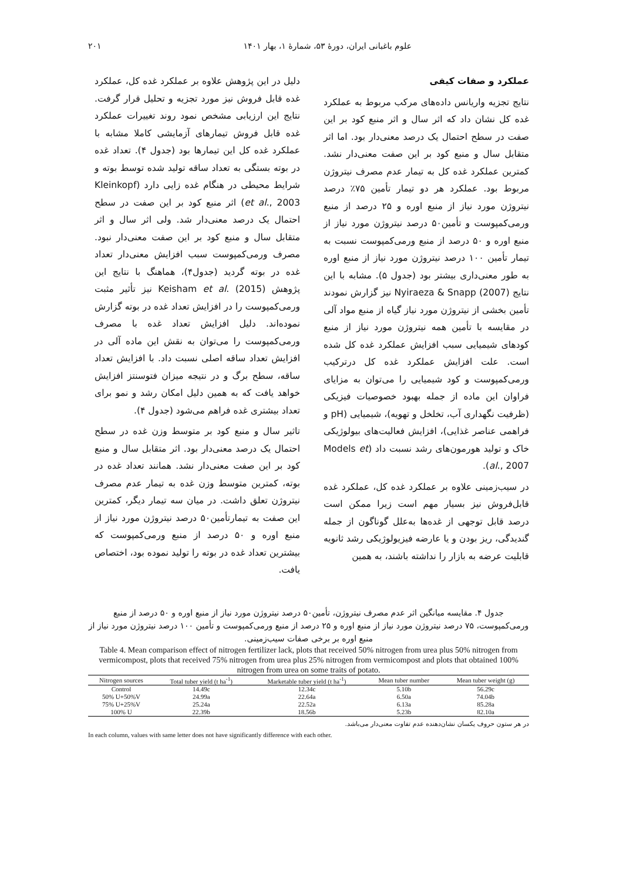علوم باغبانی ایران، دورهٔ ۵۳، شمارهٔ ۱، بهار ۱۴۰۱ ۲۰۱
عملکرد و صفات کیفی
نتایج تجزیه واریانس داده‌های مرکب مربوط به عملکرد غده کل نشان داد که اثر سال و اثر منبع کود بر این صفت در سطح احتمال یک درصد معنی‌دار بود. اما اثر متقابل سال و منبع کود بر این صفت معنی‌دار نشد. کمترین عملکرد غده کل به تیمار عدم مصرف نیتروژن مربوط بود. عملکرد هر دو تیمار تأمین ۷۵٪ درصد نیتروژن مورد نیاز از منبع اوره و ۲۵ درصد از منبع ورمی‌کمپوست و تأمین۵۰ درصد نیتروژن مورد نیاز از منبع اوره و ۵۰ درصد از منبع ورمی‌کمپوست نسبت به تیمار تأمین ۱۰۰ درصد نیتروژن مورد نیاز از منبع اوره به طور معنی‌داری بیشتر بود (جدول ۵). مشابه با این نتایج (2007) Nyiraeza & Snapp نیز گزارش نمودند تأمین بخشی از نیتروژن مورد نیاز گیاه از منبع مواد آلی در مقایسه با تأمین همه نیتروژن مورد نیاز از منبع کودهای شیمیایی سبب افزایش عملکرد غده کل شده است. علت افزایش عملکرد غده کل درترکیب ورمی‌کمپوست و کود شیمیایی را می‌توان به مزایای فراوان این ماده از جمله بهبود خصوصیات فیزیکی (ظرفیت نگهداری آب، تخلخل و تهویه)، شیمیایی (pH و فراهمی عناصر غذایی)، افزایش فعالیت‌های بیولوژیکی خاک و تولید هورمون‌های رشد نسبت داد (Models et al., 2007).
در سیب‌زمینی علاوه بر عملکرد غده کل، عملکرد غده قابل‌فروش نیز بسیار مهم است زیرا ممکن است درصد قابل توجهی از غده‌ها به‌علل گوناگون از جمله گندیدگی، ریز بودن و یا عارضه فیزیولوژیکی رشد ثانویه قابلیت عرضه به بازار را نداشته باشند، به همین
دلیل در این پژوهش علاوه بر عملکرد غده کل، عملکرد غده قابل فروش نیز مورد تجزیه و تحلیل قرار گرفت. نتایج این ارزیابی مشخص نمود روند تغییرات عملکرد غده قابل فروش تیمارهای آزمایشی کاملا مشابه با عملکرد غده کل این تیمارها بود (جدول ۴). تعداد غده در بوته بستگی به تعداد ساقه تولید شده توسط بوته و شرایط محیطی در هنگام غده زایی دارد (Kleinkopf et al., 2003) اثر منبع کود بر این صفت در سطح احتمال یک درصد معنی‌دار شد. ولی اثر سال و اثر متقابل سال و منبع کود بر این صفت معنی‌دار نبود. مصرف ورمی‌کمپوست سبب افزایش معنی‌دار تعداد غده در بوته گردید (جدول۴)، هماهنگ با نتایج این پژوهش Keisham et al. (2015) نیز تأثیر مثبت ورمی‌کمپوست را در افزایش تعداد غده در بوته گزارش نموده‌اند. دلیل افزایش تعداد غده با مصرف ورمی‌کمپوست را می‌توان به نقش این ماده آلی در افزایش تعداد ساقه اصلی نسبت داد. با افزایش تعداد ساقه، سطح برگ و در نتیجه میزان فتوسنتز افزایش خواهد یافت که به همین دلیل امکان رشد و نمو برای تعداد بیشتری غده فراهم می‌شود (جدول ۴).
تاثیر سال و منبع کود بر متوسط وزن غده در سطح احتمال یک درصد معنی‌دار بود. اثر متقابل سال و منبع کود بر این صفت معنی‌دار نشد. همانند تعداد غده در بوته، کمترین متوسط وزن غده به تیمار عدم مصرف نیتروژن تعلق داشت. در میان سه تیمار دیگر، کمترین این صفت به تیمارتأمین۵۰ درصد نیتروژن مورد نیاز از منبع اوره و ۵۰ درصد از منبع ورمی‌کمپوست که بیشترین تعداد غده در بوته را تولید نموده بود، اختصاص یافت.
جدول ۴. مقایسه میانگین اثر عدم مصرف نیتروژن، تأمین۵۰ درصد نیتروژن مورد نیاز از منبع اوره و ۵۰ درصد از منبع ورمی‌کمپوست، ۷۵ درصد نیتروژن مورد نیاز از منبع اوره و ۲۵ درصد از منبع ورمی‌کمپوست و تأمین ۱۰۰ درصد نیتروژن مورد نیاز از منبع اوره بر برخی صفات سیب‌زمینی.
Table 4. Mean comparison effect of nitrogen fertilizer lack, plots that received 50% nitrogen from urea plus 50% nitrogen from vermicompost, plots that received 75% nitrogen from urea plus 25% nitrogen from vermicompost and plots that obtained 100% nitrogen from urea on some traits of potato.
| Nitrogen sources | Total tuber yield (t ha<sup>-1</sup>) | Marketable tuber yield (t ha<sup>-1</sup>) | Mean tuber number | Mean tuber weight (g) |
| --- | --- | --- | --- | --- |
| Control | 14.49c | 12.34c | 5.10b | 56.29c |
| 50% U+50%V | 24.99a | 22.64a | 6.50a | 74.04b |
| 75% U+25%V | 25.24a | 22.52a | 6.13a | 85.28a |
| 100% U | 22.39b | 18.56b | 5.23b | 82.10a |
در هر ستون حروف یکسان نشان‌دهنده عدم تفاوت معنی‌دار می‌باشد.
In each column, values with same letter does not have significantly difference with each other.